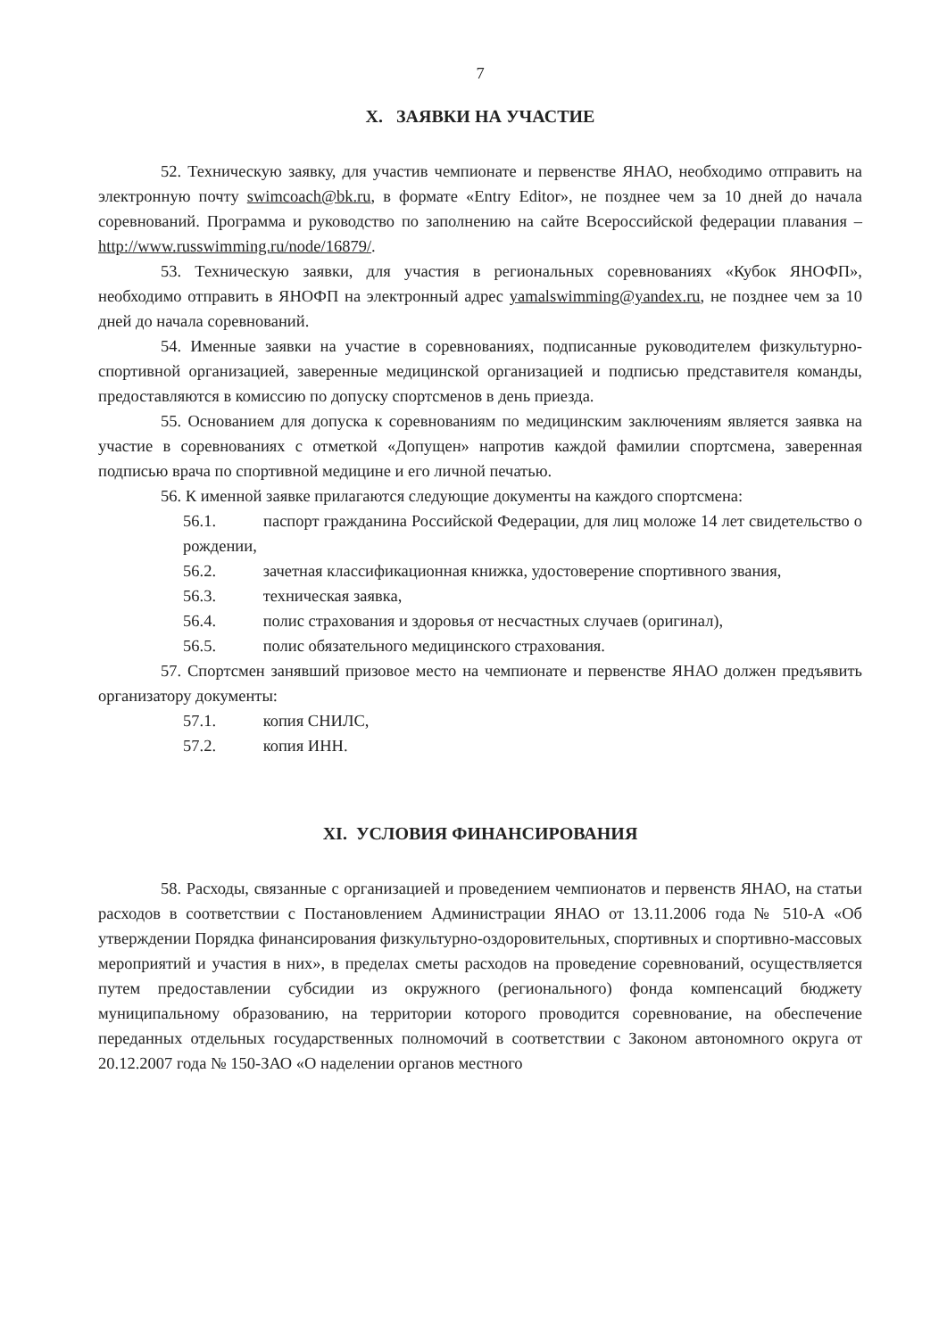7
X. ЗАЯВКИ НА УЧАСТИЕ
52. Техническую заявку, для участив чемпионате и первенстве ЯНАО, необходимо отправить на электронную почту swimcoach@bk.ru, в формате «Entry Editor», не позднее чем за 10 дней до начала соревнований. Программа и руководство по заполнению на сайте Всероссийской федерации плавания – http://www.russwimming.ru/node/16879/.
53. Техническую заявки, для участия в региональных соревнованиях «Кубок ЯНОФП», необходимо отправить в ЯНОФП на электронный адрес yamalswimming@yandex.ru, не позднее чем за 10 дней до начала соревнований.
54. Именные заявки на участие в соревнованиях, подписанные руководителем физкультурно-спортивной организацией, заверенные медицинской организацией и подписью представителя команды, предоставляются в комиссию по допуску спортсменов в день приезда.
55. Основанием для допуска к соревнованиям по медицинским заключениям является заявка на участие в соревнованиях с отметкой «Допущен» напротив каждой фамилии спортсмена, заверенная подписью врача по спортивной медицине и его личной печатью.
56. К именной заявке прилагаются следующие документы на каждого спортсмена:
56.1. паспорт гражданина Российской Федерации, для лиц моложе 14 лет свидетельство о рождении,
56.2. зачетная классификационная книжка, удостоверение спортивного звания,
56.3. техническая заявка,
56.4. полис страхования и здоровья от несчастных случаев (оригинал),
56.5. полис обязательного медицинского страхования.
57. Спортсмен занявший призовое место на чемпионате и первенстве ЯНАО должен предъявить организатору документы:
57.1. копия СНИЛС,
57.2. копия ИНН.
XI. УСЛОВИЯ ФИНАНСИРОВАНИЯ
58. Расходы, связанные с организацией и проведением чемпионатов и первенств ЯНАО, на статьи расходов в соответствии с Постановлением Администрации ЯНАО от 13.11.2006 года № 510-А «Об утверждении Порядка финансирования физкультурно-оздоровительных, спортивных и спортивно-массовых мероприятий и участия в них», в пределах сметы расходов на проведение соревнований, осуществляется путем предоставлении субсидии из окружного (регионального) фонда компенсаций бюджету муниципальному образованию, на территории которого проводится соревнование, на обеспечение переданных отдельных государственных полномочий в соответствии с Законом автономного округа от 20.12.2007 года № 150-ЗАО «О наделении органов местного